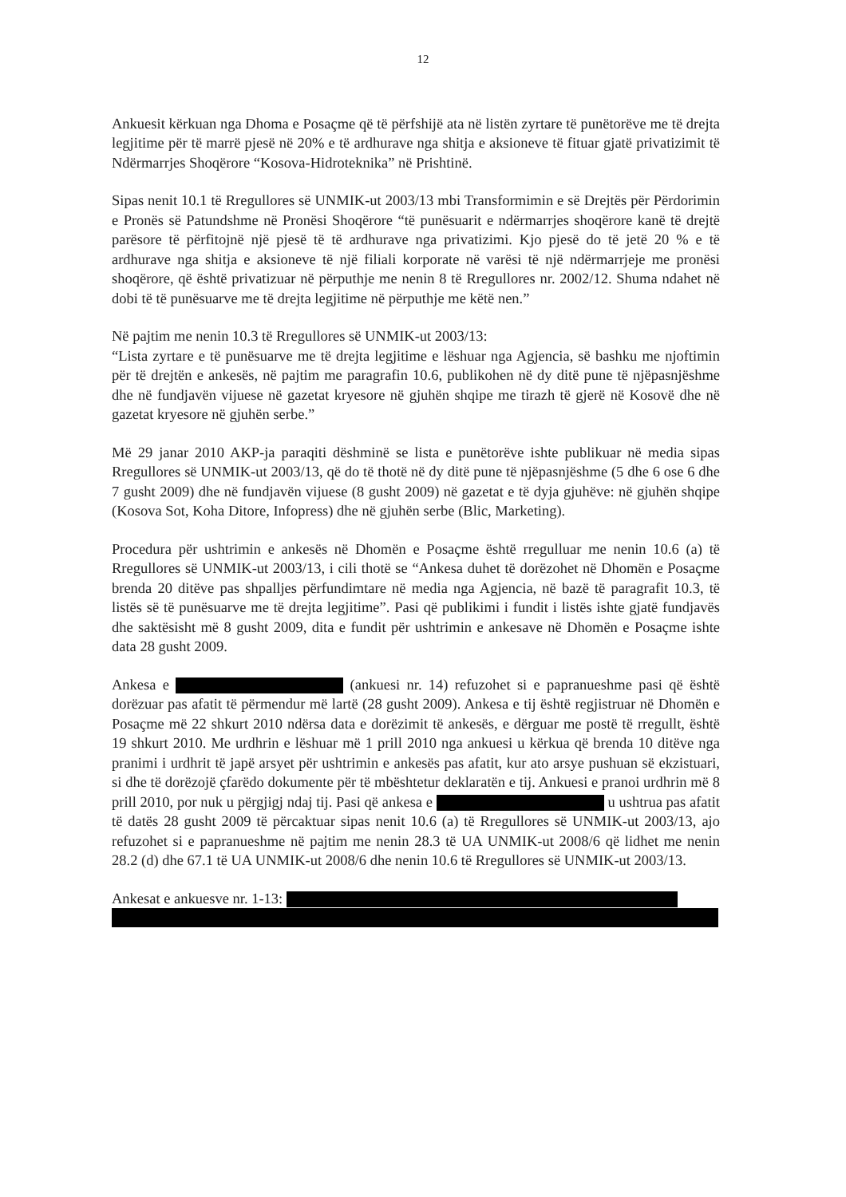12
Ankuesit kërkuan nga Dhoma e Posaçme që të përfshijë ata në listën zyrtare të punëtorëve me të drejta legjitime për të marrë pjesë në 20% e të ardhurave nga shitja e aksioneve të fituar gjatë privatizimit të Ndërmarrjes Shoqërore “Kosova-Hidroteknika” në Prishtinë.
Sipas nenit 10.1 të Rregullores së UNMIK-ut 2003/13 mbi Transformimin e së Drejtës për Përdorimin e Pronës së Patundshme në Pronësi Shoqërore “të punësuarit e ndërmarrjes shoqërore kanë të drejtë parësore të përfitojnë një pjesë të të ardhurave nga privatizimi. Kjo pjesë do të jetë 20 % e të ardhurave nga shitja e aksioneve të një filiali korporate në varësi të një ndërmarrjeje me pronësi shoqërore, që është privatizuar në përputhje me nenin 8 të Rregullores nr. 2002/12. Shuma ndahet në dobi të të punësuarve me të drejta legjitime në përputhje me këtë nen.”
Në pajtim me nenin 10.3 të Rregullores së UNMIK-ut 2003/13:
“Lista zyrtare e të punësuarve me të drejta legjitime e lëshuar nga Agjencia, së bashku me njoftimin për të drejtën e ankesës, në pajtim me paragrafin 10.6, publikohen në dy ditë pune të njëpasnjëshme dhe në fundjavën vijuese në gazetat kryesore në gjuhën shqipe me tirazh të gjerë në Kosovë dhe në gazetat kryesore në gjuhën serbe.”
Më 29 janar 2010 AKP-ja paraqiti dëshminë se lista e punëtorëve ishte publikuar në media sipas Rregullores së UNMIK-ut 2003/13, që do të thotë në dy ditë pune të njëpasnjëshme (5 dhe 6 ose 6 dhe 7 gusht 2009) dhe në fundjavën vijuese (8 gusht 2009) në gazetat e të dyja gjuhëve: në gjuhën shqipe (Kosova Sot, Koha Ditore, Infopress) dhe në gjuhën serbe (Blic, Marketing).
Procedura për ushtrimin e ankesës në Dhomën e Posaçme është rregulluar me nenin 10.6 (a) të Rregullores së UNMIK-ut 2003/13, i cili thotë se “Ankesa duhet të dorëzohet në Dhomën e Posaçme brenda 20 ditëve pas shpalljes përfundimtare në media nga Agjencia, në bazë të paragrafit 10.3, të listës së të punësuarve me të drejta legjitime”. Pasi që publikimi i fundit i listës ishte gjatë fundjavës dhe saktësisht më 8 gusht 2009, dita e fundit për ushtrimin e ankesave në Dhomën e Posaçme ishte data 28 gusht 2009.
Ankesa e (ankuesi nr. 14) refuzohet si e papranueshme pasi që është dorëzuar pas afatit të përmendur më lartë (28 gusht 2009). Ankesa e tij është regjistruar në Dhomën e Posaçme më 22 shkurt 2010 ndërsa data e dorëzimit të ankesës, e dërguar me postë të rregullt, është 19 shkurt 2010. Me urdhrin e lëshuar më 1 prill 2010 nga ankuesi u kërkua që brenda 10 ditëve nga pranimi i urdhrit të japë arsyet për ushtrimin e ankesës pas afatit, kur ato arsye pushuan së ekzistuari, si dhe të dorëzojë çfarëdo dokumente për të mbështetur deklaratën e tij. Ankuesi e pranoi urdhrin më 8 prill 2010, por nuk u përgjigj ndaj tij. Pasi që ankesa e u ushtrua pas afatit të datës 28 gusht 2009 të përcaktuar sipas nenit 10.6 (a) të Rregullores së UNMIK-ut 2003/13, ajo refuzohet si e papranueshme në pajtim me nenin 28.3 të UA UNMIK-ut 2008/6 që lidhet me nenin 28.2 (d) dhe 67.1 të UA UNMIK-ut 2008/6 dhe nenin 10.6 të Rregullores së UNMIK-ut 2003/13.
Ankesat e ankuesve nr. 1-13: